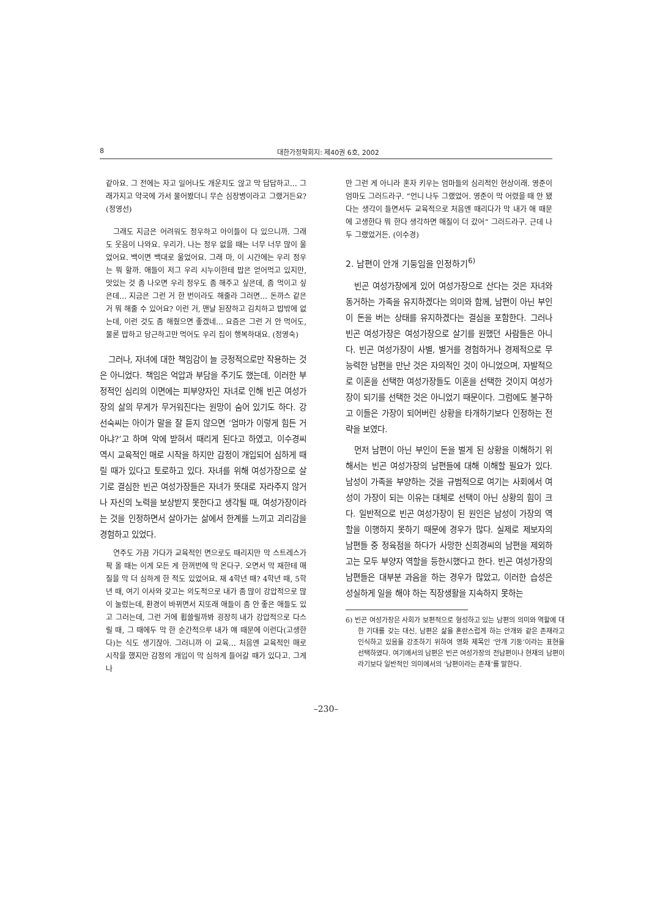8 대한가정학회지: 제40권 6호, 2002
같아요. 그 전에는 자고 일어나도 개운치도 않고 막 답답하고… 그래가지고 약국에 가서 물어봤더니 무슨 심장병이라고 그랬거든요? (정영선)
그래도 지금은 어려워도 정우하고 아이들이 다 있으니까. 그래도 웃음이 나와요. 우리가. 나는 정우 없을 때는 너무 너무 많이 울었어요. 백이면 백대로 울었어요. 그래 마, 이 시간에는 우리 정우는 뭐 할까. 애들이 저그 우리 시누이한테 밥은 얻어먹고 있지만, 맛있는 것 좀 나오면 우리 정우도 좀 해주고 싶은데, 좀 먹이고 싶은데… 지금은 그런 거 한 번이라도 해줄라 그러면… 돈까스 같은 거 뭐 해줄 수 있어요? 이런 거, 맨날 된장하고 김치하고 밥밖에 없는데, 이런 것도 좀 해줬으면 좋겠네… 요즘은 그런 거 안 먹어도, 물론 밥하고 당근하고만 먹어도 우리 집이 행복하대요. (정영숙)
그러나, 자녀에 대한 책임감이 늘 긍정적으로만 작용하는 것은 아니었다. 책임은 억압과 부담을 주기도 했는데, 이러한 부정적인 심리의 이면에는 피부양자인 자녀로 인해 빈곤 여성가장의 삶의 무게가 무거워진다는 원망이 숨어 있기도 하다. 강선숙씨는 아이가 말을 잘 듣지 않으면 ‘엄마가 이렇게 힘든 거 아냐?’고 하며 악에 받혀서 때리게 된다고 하였고, 이수경씨 역시 교육적인 매로 시작을 하지만 감정이 개입되어 심하게 때릴 때가 있다고 토로하고 있다. 자녀를 위해 여성가장으로 살기로 결심한 빈곤 여성가장들은 자녀가 뜻대로 자라주지 않거나 자신의 노력을 보상받지 못한다고 생각될 때, 여성가장이라는 것을 인정하면서 살아가는 삶에서 한계를 느끼고 괴리감을 경험하고 있었다.
연주도 가끔 가다가 교육적인 면으로도 때리지만 막 스트레스가 팍 올 때는 이게 모든 게 한꺼번에 막 온다구. 오면서 막 재한테 매질을 막 더 심하게 한 적도 있었어요. 재 4학년 때? 4학년 때, 5학년 때, 여기 이사와 갖고는 의도적으로 내가 좀 많이 강압적으로 많이 눌렀는데, 환경이 바뀌면서 지또래 애들이 좀 안 좋은 애들도 있고 그러는데, 그런 거에 휩쓸릴까봐 굉장히 내가 강압적으로 다스릴 때, 그 때에두 막 한 순간적으루 내가 얘 때문에 이런다(고생한다)는 식도 생기잖아. 그러니까 이 교육… 처음엔 교육적인 매로 시작을 했지만 감정의 개입이 막 심하게 들어갈 때가 있다고. 그게 나
만 그런 게 아니라 혼자 키우는 엄마들의 심리적인 현상이래. 영준이 엄마도 그러드라구. “언니 나두 그랬었어. 영준이 막 어렸을 때 안 됐다는 생각이 들면서두 교육적으로 처음엔 때리다가 막 내가 애 때문에 고생한다 뭐 한다 생각하면 매질이 더 갔어” 그러드라구. 근데 나두 그랬었거든. (이수경)
2. 남편이 안개 기둥임을 인정하기<sup>6)</sup>
빈곤 여성가장에게 있어 여성가장으로 산다는 것은 자녀와 동거하는 가족을 유지하겠다는 의미와 함께, 남편이 아닌 부인이 돈을 버는 상태를 유지하겠다는 결심을 포함한다. 그러나 빈곤 여성가장은 여성가장으로 살기를 원했던 사람들은 아니다. 빈곤 여성가장이 사별, 별거를 경험하거나 경제적으로 무능력한 남편을 만난 것은 자의적인 것이 아니었으며, 자발적으로 이혼을 선택한 여성가장들도 이혼을 선택한 것이지 여성가장이 되기를 선택한 것은 아니었기 때문이다. 그럼에도 불구하고 이들은 가장이 되어버린 상황을 타개하기보다 인정하는 전략을 보였다.
먼저 남편이 아닌 부인이 돈을 벌게 된 상황을 이해하기 위해서는 빈곤 여성가장의 남편들에 대해 이해할 필요가 있다. 남성이 가족을 부양하는 것을 규범적으로 여기는 사회에서 여성이 가장이 되는 이유는 대체로 선택이 아닌 상황의 힘이 크다. 일반적으로 빈곤 여성가장이 된 원인은 남성이 가장의 역할을 이행하지 못하기 때문에 경우가 많다. 실제로 제보자의 남편들 중 정육점을 하다가 사망한 신희경씨의 남편을 제외하고는 모두 부양자 역할을 등한시했다고 한다. 빈곤 여성가장의 남편들은 대부분 과음을 하는 경우가 많았고, 이러한 습성은 성실하게 일을 해야 하는 직장생활을 지속하지 못하는
6) 빈곤 여성가장은 사회가 보편적으로 형성하고 있는 남편의 의미와 역할에 대한 기대를 갖는 대신, 남편은 삶을 혼란스럽게 하는 안개와 같은 존재라고 인식하고 있음을 강조하기 위하여 영화 제목인 ‘안개 기둥’이라는 표현을 선택하였다. 여기에서의 남편은 빈곤 여성가장의 전남편이나 현재의 남편이라기보다 일반적인 의미에서의 ‘남편이라는 존재’를 말한다.
–230–